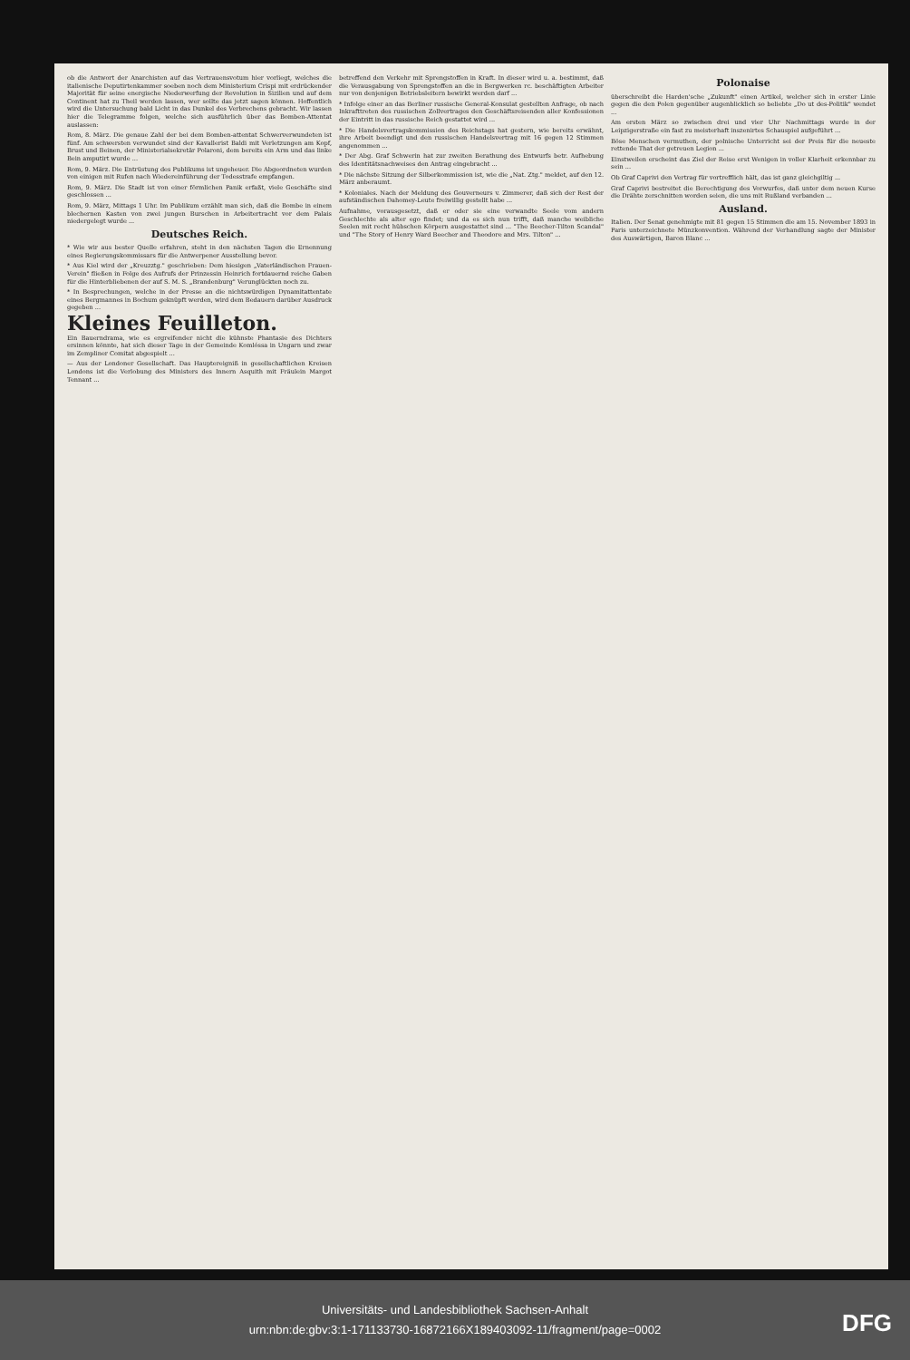ob die Antwort der Anarchisten auf das Vertrauensvotum hier vorliegt, welches die italienische Deputirtenkammer soeben noch dem Ministerium Crispi mit erdrückender Majorität für seine energische Niederwerfung der Revolution in Sizilien und auf dem Continent hat zu Theil werden lassen, wer sollte das jetzt sagen können. Hoffentlich wird die Untersuchung bald Licht in das Dunkel des Verbrechens gebracht. Wir lassen hier die Telegramme folgen, welche sich ausführlich über das Bomben-Attentat auslassen:
Rom, 8. März. Die genaue Zahl der bei dem Bomben-attentat Schwerverwundeten ist fünf. Am schwersten verwundet sind der Kavallerist Baldi mit Verletzungen am Kopf, Brust und Beinen, der Ministerialsekretär Polaroni, dem bereits ein Arm und das linke Bein amputirt wurde ...
Rom, 9. März. Die Entrüstung des Publikums ist ungeheuer. Die Abgeordneten wurden von einigen mit Rufen nach Wiedereinführung der Todesstrafe empfangen.
Rom, 9. März. Die Stadt ist von einer förmlichen Panik erfaßt, viele Geschäfte sind geschlossen ...
Rom, 9. März, Mittags 1 Uhr. Im Publikum erzählt man sich, daß die Bombe in einem blechernen Kasten von zwei jungen Burschen in Arbeitertracht vor dem Palais niedergelegt wurde ...
Deutsches Reich.
* Wie wir aus bester Quelle erfahren, steht in den nächsten Tagen die Ernennung eines Regierungskommissars für die Antwerpener Ausstellung bevor.
* Aus Kiel wird der „Kreuzztg." geschrieben: Dem hiesigen „Vaterländischen Frauen-Verein" fließen in Folge des Aufrufs der Prinzessin Heinrich fortdauernd reiche Gaben für die Hinterbliebenen der auf S. M. S. „Brandenburg" Verunglückten noch zu.
* In Besprechungen, welche in der Presse an die nichtswürdigen Dynamitattentate eines Bergmannes in Bochum geknüpft werden, wird dem Bedauern darüber Ausdruck gegeben ...
Kleines Feuilleton.
Ein Bauerndrama, wie es ergreifender nicht die kühnste Phantasie des Dichters ersinnen könnte, hat sich dieser Tage in der Gemeinde Komlóssa in Ungarn und zwar im Zempliner Comitat abgespielt ...
— Aus der Londoner Gesellschaft. Das Hauptereigniß in gesellschaftlichen Kreisen Londons ist die Verlobung des Ministers des Innern Asquith mit Fräulein Margot Tennant ...
betreffend den Verkehr mit Sprengstoffen in Kraft. In dieser wird u. a. bestimmt, daß die Verausgabung von Sprengstoffen an die in Bergwerken rc. beschäftigten Arbeiter nur von denjenigen Betriebsleitern bewirkt werden darf ...
* Infolge einer an das Berliner russische General-Konsulat gestellten Anfrage, ob nach Inkrafttreten des russischen Zollvertrages den Geschäftsreisenden aller Konfessionen der Eintritt in das russische Reich gestattet wird ...
* Die Handelsvertragskommission des Reichstags hat gestern, wie bereits erwähnt, ihre Arbeit beendigt und den russischen Handelsvertrag mit 16 gegen 12 Stimmen angenommen ...
* Der Abg. Graf Schwerin hat zur zweiten Berathung des Entwurfs betr. Aufhebung des Identitätsnachweises den Antrag eingebracht ...
* Die nächste Sitzung der Silberkommission ist, wie die „Nat. Ztg." meldet, auf den 12. März anberaumt.
* Koloniales. Nach der Meldung des Gouverneurs v. Zimmerer, daß sich der Rest der aufständischen Dahomey-Leute freiwillig gestellt habe ...
Aufnahme, vorausgesetzt, daß er oder sie eine verwandte Seele vom andern Geschlechte als alter ego findet; und da es sich nun trifft, daß manche weibliche Seelen mit recht hübschen Körpern ausgestattet sind ... "The Beecher-Tilton Scandal" und "The Story of Henry Ward Beecher and Theodore and Mrs. Tilton" ...
Polonaise
überschreibt die Harden'sche „Zukunft" einen Artikel, welcher sich in erster Linie gegen die den Polen gegenüber augenblicklich so beliebte „Do ut des-Politik" wendet ...
Am ersten März so zwischen drei und vier Uhr Nachmittags wurde in der Leipzigerstraße ein fast zu meisterhaft inszenirtes Schauspiel aufgeführt ...
Böse Menschen vermuthen, der polnische Unterricht sei der Preis für die neueste rettende That der getreuen Legion ...
Einstweilen erscheint das Ziel der Reise erst Wenigen in voller Klarheit erkennbar zu sein ...
Ob Graf Caprivi den Vertrag für vortrefflich hält, das ist ganz gleichgiltig ...
Graf Caprivi bestreitet die Berechtigung des Vorwurfes, daß unter dem neuen Kurse die Drähte zerschnitten worden seien, die uns mit Rußland verbanden ...
Ausland.
Italien. Der Senat genehmigte mit 81 gegen 15 Stimmen die am 15. November 1893 in Paris unterzeichnete Münzkonvention. Während der Verhandlung sagte der Minister des Auswärtigen, Baron Blanc ...
Universitäts- und Landesbibliothek Sachsen-Anhalt
urn:nbn:de:gbv:3:1-171133730-16872166X189403092-11/fragment/page=0002
DFG